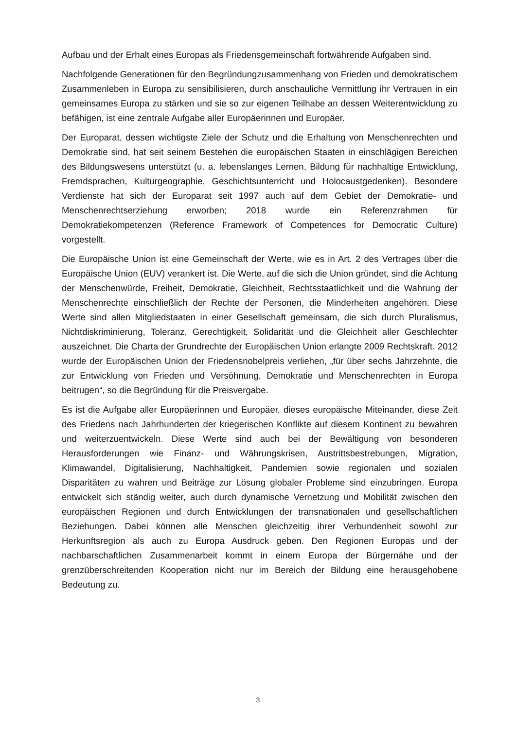Aufbau und der Erhalt eines Europas als Friedensgemeinschaft fortwährende Aufgaben sind.
Nachfolgende Generationen für den Begründungzusammenhang von Frieden und demokratischem Zusammenleben in Europa zu sensibilisieren, durch anschauliche Vermittlung ihr Vertrauen in ein gemeinsames Europa zu stärken und sie so zur eigenen Teilhabe an dessen Weiterentwicklung zu befähigen, ist eine zentrale Aufgabe aller Europäerinnen und Europäer.
Der Europarat, dessen wichtigste Ziele der Schutz und die Erhaltung von Menschenrechten und Demokratie sind, hat seit seinem Bestehen die europäischen Staaten in einschlägigen Bereichen des Bildungswesens unterstützt (u. a. lebenslanges Lernen, Bildung für nachhaltige Entwicklung, Fremdsprachen, Kulturgeographie, Geschichtsunterricht und Holocaustgedenken). Besondere Verdienste hat sich der Europarat seit 1997 auch auf dem Gebiet der Demokratie- und Menschenrechtserziehung erworben; 2018 wurde ein Referenzrahmen für Demokratiekompetenzen (Reference Framework of Competences for Democratic Culture) vorgestellt.
Die Europäische Union ist eine Gemeinschaft der Werte, wie es in Art. 2 des Vertrages über die Europäische Union (EUV) verankert ist. Die Werte, auf die sich die Union gründet, sind die Achtung der Menschenwürde, Freiheit, Demokratie, Gleichheit, Rechtsstaatlichkeit und die Wahrung der Menschenrechte einschließlich der Rechte der Personen, die Minderheiten angehören. Diese Werte sind allen Mitgliedstaaten in einer Gesellschaft gemeinsam, die sich durch Pluralismus, Nichtdiskriminierung, Toleranz, Gerechtigkeit, Solidarität und die Gleichheit aller Geschlechter auszeichnet. Die Charta der Grundrechte der Europäischen Union erlangte 2009 Rechtskraft. 2012 wurde der Europäischen Union der Friedensnobelpreis verliehen, „für über sechs Jahrzehnte, die zur Entwicklung von Frieden und Versöhnung, Demokratie und Menschenrechten in Europa beitrugen“, so die Begründung für die Preisvergabe.
Es ist die Aufgabe aller Europäerinnen und Europäer, dieses europäische Miteinander, diese Zeit des Friedens nach Jahrhunderten der kriegerischen Konflikte auf diesem Kontinent zu bewahren und weiterzuentwickeln. Diese Werte sind auch bei der Bewältigung von besonderen Herausforderungen wie Finanz- und Währungskrisen, Austrittsbestrebungen, Migration, Klimawandel, Digitalisierung, Nachhaltigkeit, Pandemien sowie regionalen und sozialen Disparitäten zu wahren und Beiträge zur Lösung globaler Probleme sind einzubringen. Europa entwickelt sich ständig weiter, auch durch dynamische Vernetzung und Mobilität zwischen den europäischen Regionen und durch Entwicklungen der transnationalen und gesellschaftlichen Beziehungen. Dabei können alle Menschen gleichzeitig ihrer Verbundenheit sowohl zur Herkunftsregion als auch zu Europa Ausdruck geben. Den Regionen Europas und der nachbarschaftlichen Zusammenarbeit kommt in einem Europa der Bürgernähe und der grenzüberschreitenden Kooperation nicht nur im Bereich der Bildung eine herausgehobene Bedeutung zu.
3